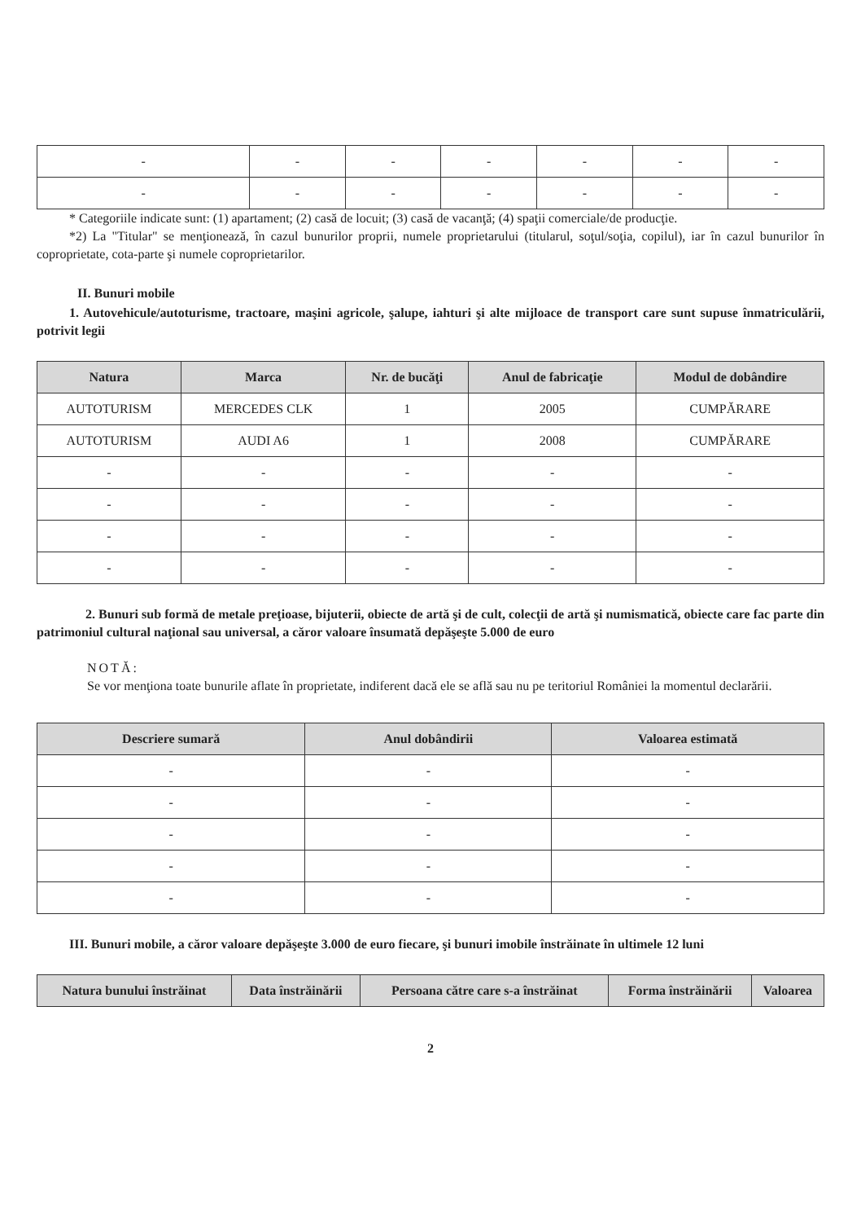| - | - | - | - | - | - | - |
| - | - | - | - | - | - | - |
* Categoriile indicate sunt: (1) apartament; (2) casă de locuit; (3) casă de vacanţă; (4) spaţii comerciale/de producţie.
*2) La "Titular" se menţionează, în cazul bunurilor proprii, numele proprietarului (titularul, soţul/soţia, copilul), iar în cazul bunurilor în coproprietate, cota-parte şi numele coproprietarilor.
II. Bunuri mobile
1. Autovehicule/autoturisme, tractoare, maşini agricole, şalupe, iahturi şi alte mijloace de transport care sunt supuse înmatriculării, potrivit legii
| Natura | Marca | Nr. de bucăţi | Anul de fabricaţie | Modul de dobândire |
| --- | --- | --- | --- | --- |
| AUTOTURISM | MERCEDES CLK | 1 | 2005 | CUMPĂRARE |
| AUTOTURISM | AUDI A6 | 1 | 2008 | CUMPĂRARE |
| - | - | - | - | - |
| - | - | - | - | - |
| - | - | - | - | - |
| - | - | - | - | - |
2. Bunuri sub formă de metale preţioase, bijuterii, obiecte de artă şi de cult, colecţii de artă şi numismatică, obiecte care fac parte din patrimoniul cultural naţional sau universal, a căror valoare însumată depăşeşte 5.000 de euro
NOTĂ:
Se vor menţiona toate bunurile aflate în proprietate, indiferent dacă ele se află sau nu pe teritoriul României la momentul declarării.
| Descriere sumară | Anul dobândirii | Valoarea estimată |
| --- | --- | --- |
| - | - | - |
| - | - | - |
| - | - | - |
| - | - | - |
| - | - | - |
III. Bunuri mobile, a căror valoare depăşeşte 3.000 de euro fiecare, şi bunuri imobile înstrăinate în ultimele 12 luni
| Natura bunului înstrăinat | Data înstrăinării | Persoana către care s-a înstrăinat | Forma înstrăinării | Valoarea |
| --- | --- | --- | --- | --- |
2